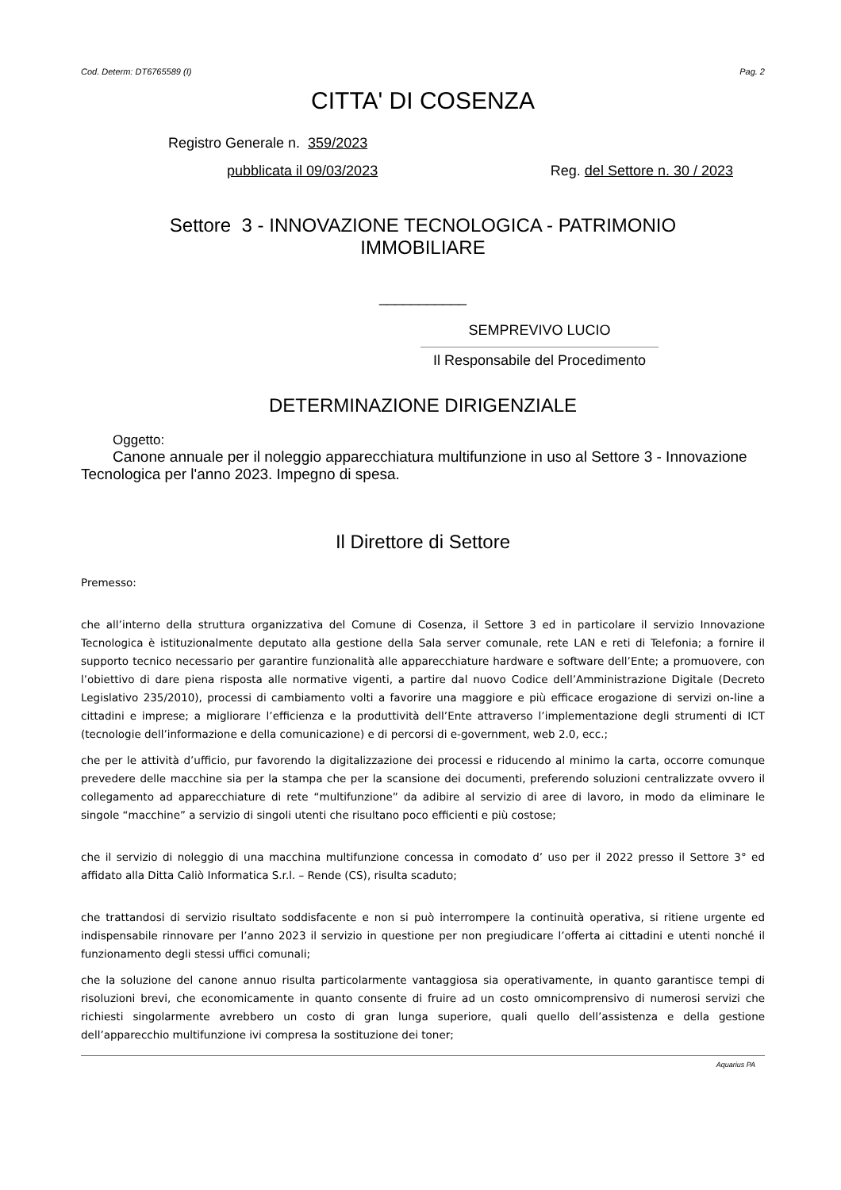Cod. Determ: DT6765589 (I) Pag. 2
CITTA' DI COSENZA
Registro Generale n. 359/2023
pubblicata il 09/03/2023 Reg. del Settore n. 30 / 2023
Settore 3 - INNOVAZIONE TECNOLOGICA - PATRIMONIO
IMMOBILIARE
___________
SEMPREVIVO LUCIO
Il Responsabile del Procedimento
DETERMINAZIONE DIRIGENZIALE
Oggetto:
Canone annuale per il noleggio apparecchiatura multifunzione in uso al Settore 3 - Innovazione Tecnologica per l'anno 2023. Impegno di spesa.
Il Direttore di Settore
Premesso:
che all’interno della struttura organizzativa del Comune di Cosenza, il Settore 3 ed in particolare il servizio Innovazione Tecnologica è istituzionalmente deputato alla gestione della Sala server comunale, rete LAN e reti di Telefonia; a fornire il supporto tecnico necessario per garantire funzionalità alle apparecchiature hardware e software dell’Ente; a promuovere, con l’obiettivo di dare piena risposta alle normative vigenti, a partire dal nuovo Codice dell’Amministrazione Digitale (Decreto Legislativo 235/2010), processi di cambiamento volti a favorire una maggiore e più efficace erogazione di servizi on-line a cittadini e imprese; a migliorare l’efficienza e la produttività dell’Ente attraverso l’implementazione degli strumenti di ICT (tecnologie dell’informazione e della comunicazione) e di percorsi di e-government, web 2.0, ecc.;
che per le attività d’ufficio, pur favorendo la digitalizzazione dei processi e riducendo al minimo la carta, occorre comunque prevedere delle macchine sia per la stampa che per la scansione dei documenti, preferendo soluzioni centralizzate ovvero il collegamento ad apparecchiature di rete “multifunzione” da adibire al servizio di aree di lavoro, in modo da eliminare le singole “macchine” a servizio di singoli utenti che risultano poco efficienti e più costose;
che il servizio di noleggio di una macchina multifunzione concessa in comodato d’ uso per il 2022 presso il Settore 3° ed affidato alla Ditta Caliò Informatica S.r.l. – Rende (CS), risulta scaduto;
che trattandosi di servizio risultato soddisfacente e non si può interrompere la continuità operativa, si ritiene urgente ed indispensabile rinnovare per l’anno 2023 il servizio in questione per non pregiudicare l’offerta ai cittadini e utenti nonché il funzionamento degli stessi uffici comunali;
che la soluzione del canone annuo risulta particolarmente vantaggiosa sia operativamente, in quanto garantisce tempi di risoluzioni brevi, che economicamente in quanto consente di fruire ad un costo omnicomprensivo di numerosi servizi che richiesti singolarmente avrebbero un costo di gran lunga superiore, quali quello dell’assistenza e della gestione dell’apparecchio multifunzione ivi compresa la sostituzione dei toner;
Aquarius PA